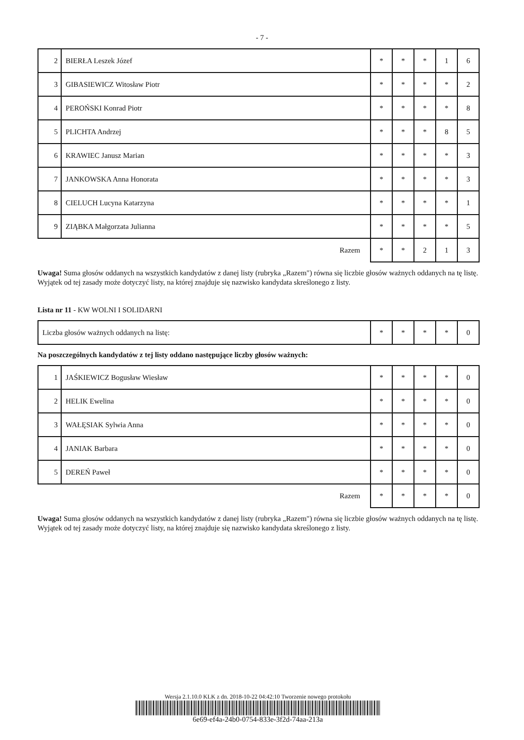- 7 -
| 2 | BIERŁA Leszek Józef | * | * | * | 1 | 6 |
| 3 | GIBASIEWICZ Witosław Piotr | * | * | * | * | 2 |
| 4 | PEROŃSKI Konrad Piotr | * | * | * | * | 8 |
| 5 | PLICHTA Andrzej | * | * | * | 8 | 5 |
| 6 | KRAWIEC Janusz Marian | * | * | * | * | 3 |
| 7 | JANKOWSKA Anna Honorata | * | * | * | * | 3 |
| 8 | CIELUCH Lucyna Katarzyna | * | * | * | * | 1 |
| 9 | ZIĄBKA Małgorzata Julianna | * | * | * | * | 5 |
| Razem | | * | * | 2 | 1 | 3 |
Uwaga! Suma głosów oddanych na wszystkich kandydatów z danej listy (rubryka „Razem") równa się liczbie głosów ważnych oddanych na tę listę. Wyjątek od tej zasady może dotyczyć listy, na której znajduje się nazwisko kandydata skreślonego z listy.
Lista nr 11 - KW WOLNI I SOLIDARNI
| Liczba głosów ważnych oddanych na listę: | * | * | * | * | 0 |
Na poszczególnych kandydatów z tej listy oddano następujące liczby głosów ważnych:
| 1 | JAŚKIEWICZ Bogusław Wiesław | * | * | * | * | 0 |
| 2 | HELIK Ewelina | * | * | * | * | 0 |
| 3 | WAŁĘSIAK Sylwia Anna | * | * | * | * | 0 |
| 4 | JANIAK Barbara | * | * | * | * | 0 |
| 5 | DEREŃ Paweł | * | * | * | * | 0 |
| Razem | | * | * | * | * | 0 |
Uwaga! Suma głosów oddanych na wszystkich kandydatów z danej listy (rubryka „Razem") równa się liczbie głosów ważnych oddanych na tę listę. Wyjątek od tej zasady może dotyczyć listy, na której znajduje się nazwisko kandydata skreślonego z listy.
Wersja 2.1.10.0 KLK z dn. 2018-10-22 04:42:10 Tworzenie nowego protokołu
6e69-ef4a-24b0-0754-833e-3f2d-74aa-213a